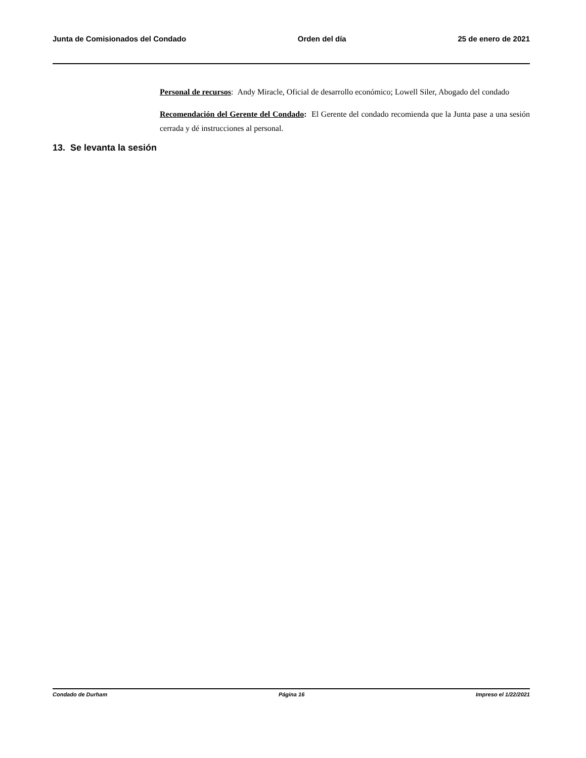Junta de Comisionados del Condado Orden del día 25 de enero de 2021
Personal de recursos: Andy Miracle, Oficial de desarrollo económico; Lowell Siler, Abogado del condado
Recomendación del Gerente del Condado: El Gerente del condado recomienda que la Junta pase a una sesión cerrada y dé instrucciones al personal.
13. Se levanta la sesión
Condado de Durham Página 16 Impreso el 1/22/2021